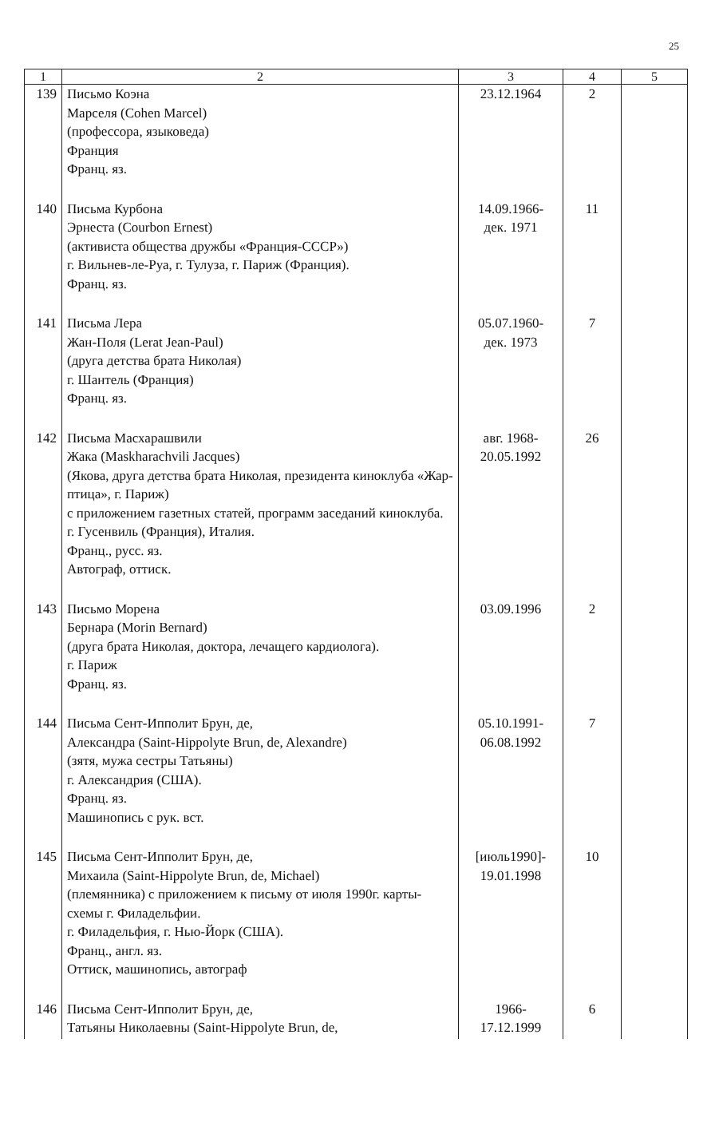25
| 1 | 2 | 3 | 4 | 5 |
| --- | --- | --- | --- | --- |
| 139 | Письмо Коэна Марселя (Cohen Marcel) (профессора, языковеда) Франция Франц. яз. | 23.12.1964 | 2 | |
| 140 | Письма Курбона Эрнеста (Courbon Ernest) (активиста общества дружбы «Франция-СССР») г. Вильнев-ле-Руа, г. Тулуза, г. Париж (Франция). Франц. яз. | 14.09.1966- дек. 1971 | 11 | |
| 141 | Письма Лера Жан-Поля (Lerat Jean-Paul) (друга детства брата Николая) г. Шантель (Франция) Франц. яз. | 05.07.1960- дек. 1973 | 7 | |
| 142 | Письма Масхарашвили Жака (Maskharachvili Jacques) (Якова, друга детства брата Николая, президента киноклуба «Жар-птица», г. Париж) с приложением газетных статей, программ заседаний киноклуба. г. Гусенвиль (Франция), Италия. Франц., русс. яз. Автограф, оттиск. | авг. 1968- 20.05.1992 | 26 | |
| 143 | Письмо Морена Бернара (Morin Bernard) (друга брата Николая, доктора, лечащего кардиолога). г. Париж Франц. яз. | 03.09.1996 | 2 | |
| 144 | Письма Сент-Ипполит Брун, де, Александра (Saint-Hippolyte Brun, de, Alexandre) (зятя, мужа сестры Татьяны) г. Александрия (США). Франц. яз. Машинопись с рук. вст. | 05.10.1991- 06.08.1992 | 7 | |
| 145 | Письма Сент-Ипполит Брун, де, Михаила (Saint-Hippolyte Brun, de, Michael) (племянника) с приложением к письму от июля 1990г. карты-схемы г. Филадельфии. г. Филадельфия, г. Нью-Йорк (США). Франц., англ. яз. Оттиск, машинопись, автограф | [июль1990]- 19.01.1998 | 10 | |
| 146 | Письма Сент-Ипполит Брун, де, Татьяны Николаевны (Saint-Hippolyte Brun, de, | 1966- 17.12.1999 | 6 | |